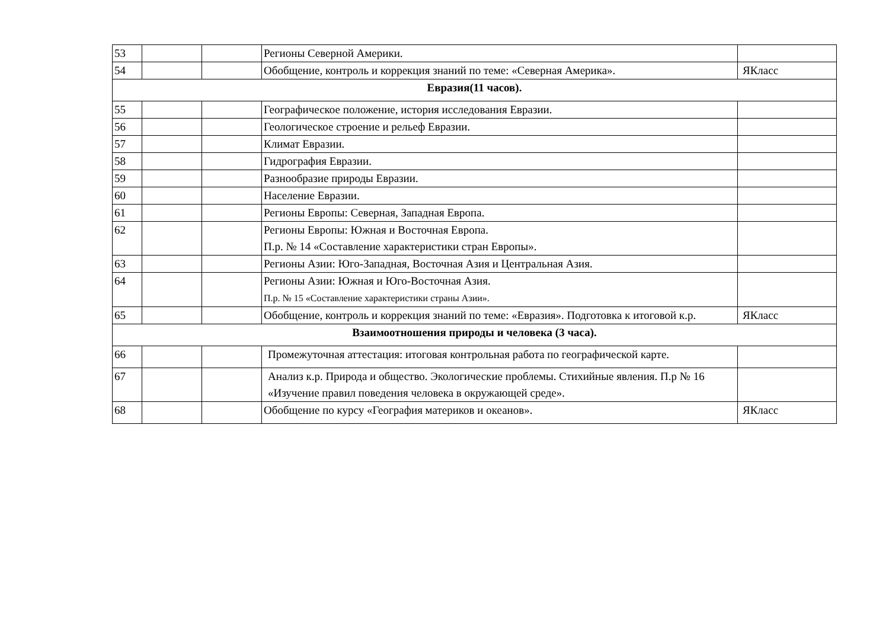| 53 | | | Регионы Северной Америки. | |
| 54 | | | Обобщение, контроль и коррекция знаний по теме: «Северная Америка». | ЯКласс |
| Евразия(11 часов). | | | | |
| 55 | | | Географическое положение, история исследования Евразии. | |
| 56 | | | Геологическое строение и рельеф Евразии. | |
| 57 | | | Климат Евразии. | |
| 58 | | | Гидрография Евразии. | |
| 59 | | | Разнообразие природы Евразии. | |
| 60 | | | Население Евразии. | |
| 61 | | | Регионы Европы: Северная, Западная Европа. | |
| 62 | | | Регионы Европы: Южная и Восточная Европа. П.р. № 14 «Составление характеристики стран Европы». | |
| 63 | | | Регионы Азии: Юго-Западная, Восточная Азия и Центральная Азия. | |
| 64 | | | Регионы Азии: Южная и Юго-Восточная Азия. П.р. № 15 «Составление характеристики страны Азии». | |
| 65 | | | Обобщение, контроль и коррекция знаний по теме: «Евразия». Подготовка к итоговой к.р. | ЯКласс |
| Взаимоотношения природы и человека (3 часа). | | | | |
| 66 | | | Промежуточная аттестация: итоговая контрольная работа по географической карте. | |
| 67 | | | Анализ к.р. Природа и общество. Экологические проблемы. Стихийные явления. П.р № 16 «Изучение правил поведения человека в окружающей среде». | |
| 68 | | | Обобщение по курсу «География материков и океанов». | ЯКласс |